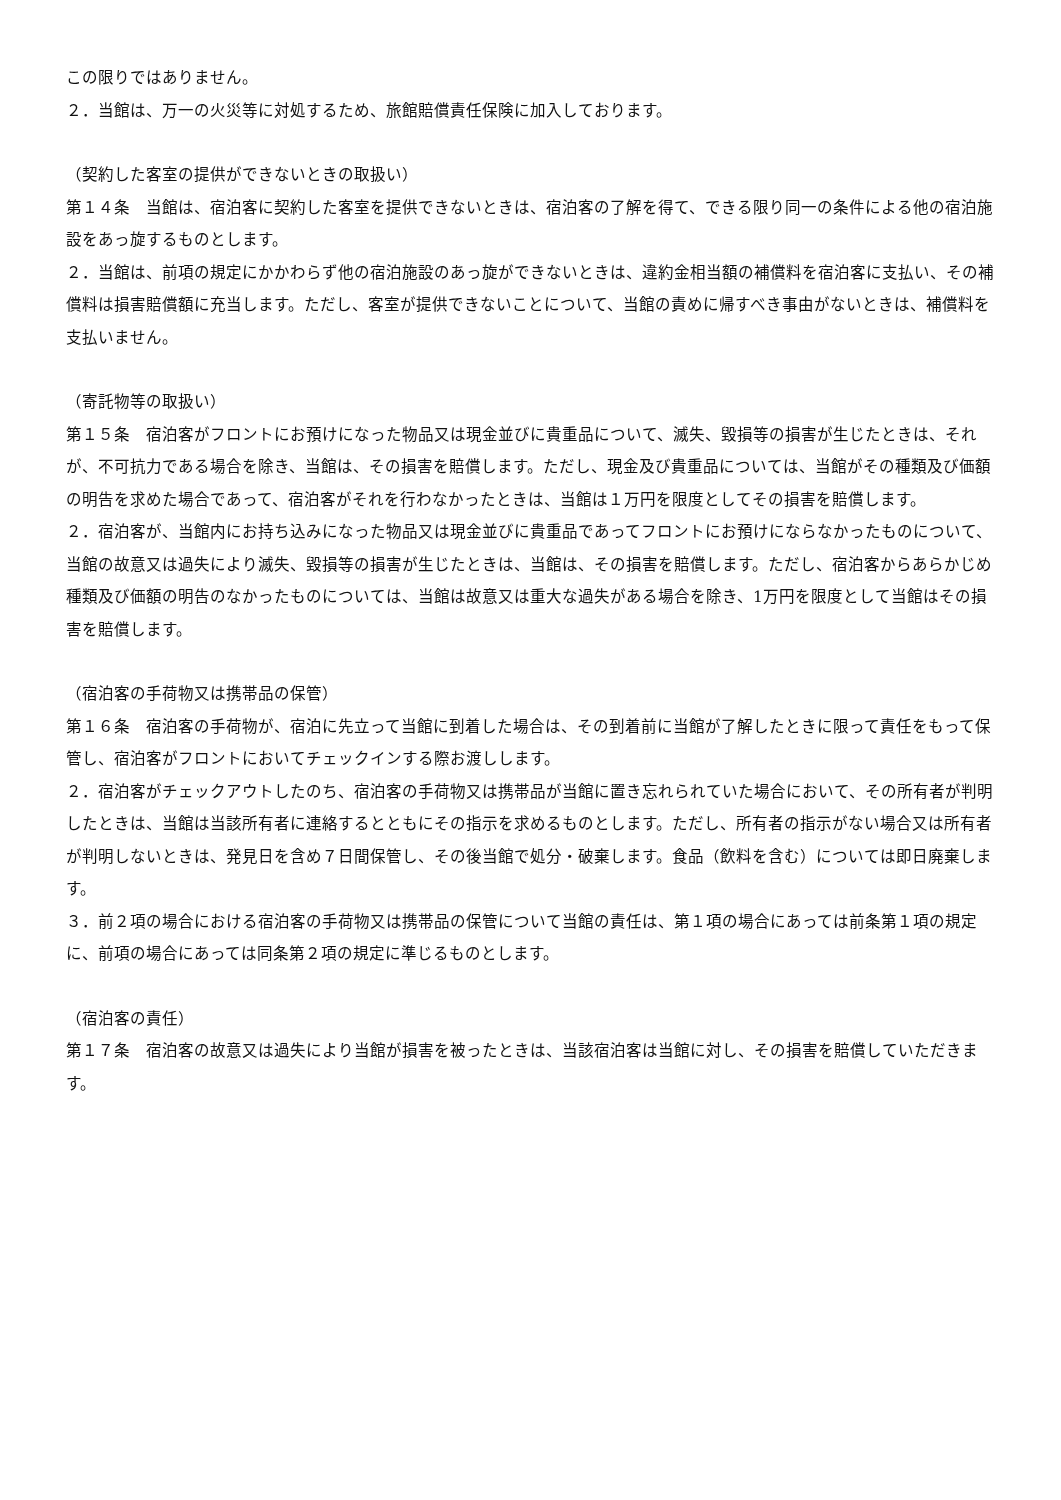この限りではありません。
２．当館は、万一の火災等に対処するため、旅館賠償責任保険に加入しております。
（契約した客室の提供ができないときの取扱い）
第１４条　当館は、宿泊客に契約した客室を提供できないときは、宿泊客の了解を得て、できる限り同一の条件による他の宿泊施設をあっ旋するものとします。
２．当館は、前項の規定にかかわらず他の宿泊施設のあっ旋ができないときは、違約金相当額の補償料を宿泊客に支払い、その補償料は損害賠償額に充当します。ただし、客室が提供できないことについて、当館の責めに帰すべき事由がないときは、補償料を支払いません。
（寄託物等の取扱い）
第１５条　宿泊客がフロントにお預けになった物品又は現金並びに貴重品について、滅失、毀損等の損害が生じたときは、それが、不可抗力である場合を除き、当館は、その損害を賠償します。ただし、現金及び貴重品については、当館がその種類及び価額の明告を求めた場合であって、宿泊客がそれを行わなかったときは、当館は１万円を限度としてその損害を賠償します。
２．宿泊客が、当館内にお持ち込みになった物品又は現金並びに貴重品であってフロントにお預けにならなかったものについて、当館の故意又は過失により滅失、毀損等の損害が生じたときは、当館は、その損害を賠償します。ただし、宿泊客からあらかじめ種類及び価額の明告のなかったものについては、当館は故意又は重大な過失がある場合を除き、1万円を限度として当館はその損害を賠償します。
（宿泊客の手荷物又は携帯品の保管）
第１６条　宿泊客の手荷物が、宿泊に先立って当館に到着した場合は、その到着前に当館が了解したときに限って責任をもって保管し、宿泊客がフロントにおいてチェックインする際お渡しします。
２．宿泊客がチェックアウトしたのち、宿泊客の手荷物又は携帯品が当館に置き忘れられていた場合において、その所有者が判明したときは、当館は当該所有者に連絡するとともにその指示を求めるものとします。ただし、所有者の指示がない場合又は所有者が判明しないときは、発見日を含め７日間保管し、その後当館で処分・破棄します。食品（飲料を含む）については即日廃棄します。
３．前２項の場合における宿泊客の手荷物又は携帯品の保管について当館の責任は、第１項の場合にあっては前条第１項の規定に、前項の場合にあっては同条第２項の規定に準じるものとします。
（宿泊客の責任）
第１７条　宿泊客の故意又は過失により当館が損害を被ったときは、当該宿泊客は当館に対し、その損害を賠償していただきます。